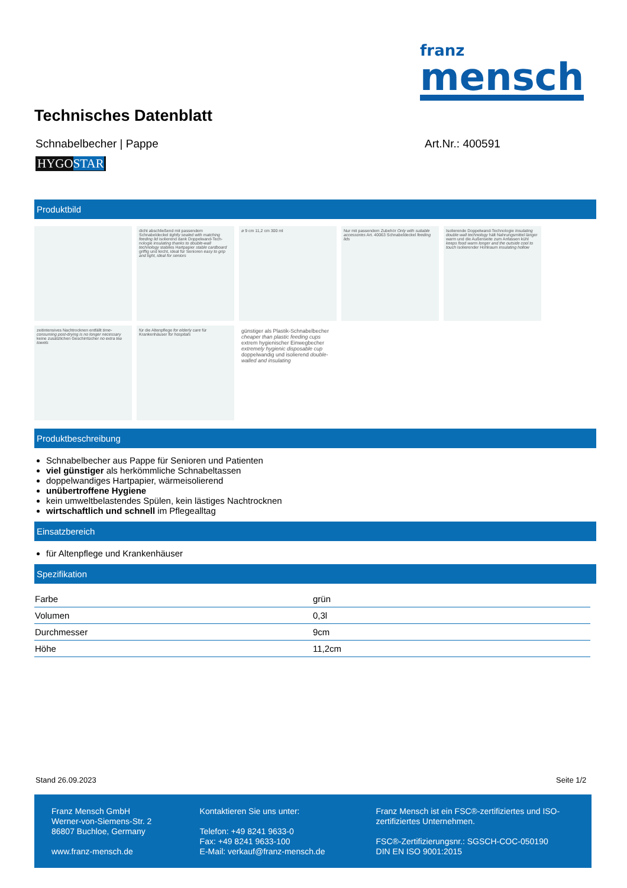franz
mensch
Technisches Datenblatt
Schnabelbecher | Pappe Art.Nr.: 400591
HYGOSTAR
Produktbild
dicht abschließend mit passendem Schnabeldeckel tightly sealed with matching feeding lid isolierend dank Doppelwand-Tech-nologie insulating thanks to double-wall technology stabiles Hartpapier stable cardboard griffig und leicht, ideal für Senioren easy to grip and light, ideal for seniors
ø 9 cm 11,2 cm 300 ml
Nur mit passendem Zubehör Only with suitable accessories Art. 40063 Schnabeldeckel feeding lids
Isolierende Doppelwand-Technologie Insulating double wall technology hält Nahrungsmittel länger warm und die Außenseite zum Anfassen kühl keeps food warm longer and the outside cool to touch isolierender Hohlraum insulating hollow
zeitintensives Nachtrocknen entfällt time-consuming post-drying is no longer necessary keine zusätzlichen Geschirrtücher no extra tea towels
für die Altenpflege for elderly care für Krankenhäuser for hospitals
günstiger als Plastik-Schnabelbecher cheaper than plastic feeding cups
extrem hygienischer Einwegbecher extremely hygienic disposable cup
doppelwandig und isolierend double-walled and insulating
Produktbeschreibung
Schnabelbecher aus Pappe für Senioren und Patienten
viel günstiger als herkömmliche Schnabeltassen
doppelwandiges Hartpapier, wärmeisolierend
unübertroffene Hygiene
kein umweltbelastendes Spülen, kein lästiges Nachtrocknen
wirtschaftlich und schnell im Pflegealltag
Einsatzbereich
für Altenpflege und Krankenhäuser
Spezifikation
| Farbe | grün |
| Volumen | 0,3l |
| Durchmesser | 9cm |
| Höhe | 11,2cm |
Stand 26.09.2023 Seite 1/2
Franz Mensch GmbH
Werner-von-Siemens-Str. 2
86807 Buchloe, Germany
www.franz-mensch.de
Kontaktieren Sie uns unter:
Telefon: +49 8241 9633-0
Fax: +49 8241 9633-100
E-Mail: verkauf@franz-mensch.de
Franz Mensch ist ein FSC®-zertifiziertes und ISO-zertifiziertes Unternehmen.
FSC®-Zertifizierungsnr.: SGSCH-COC-050190
DIN EN ISO 9001:2015